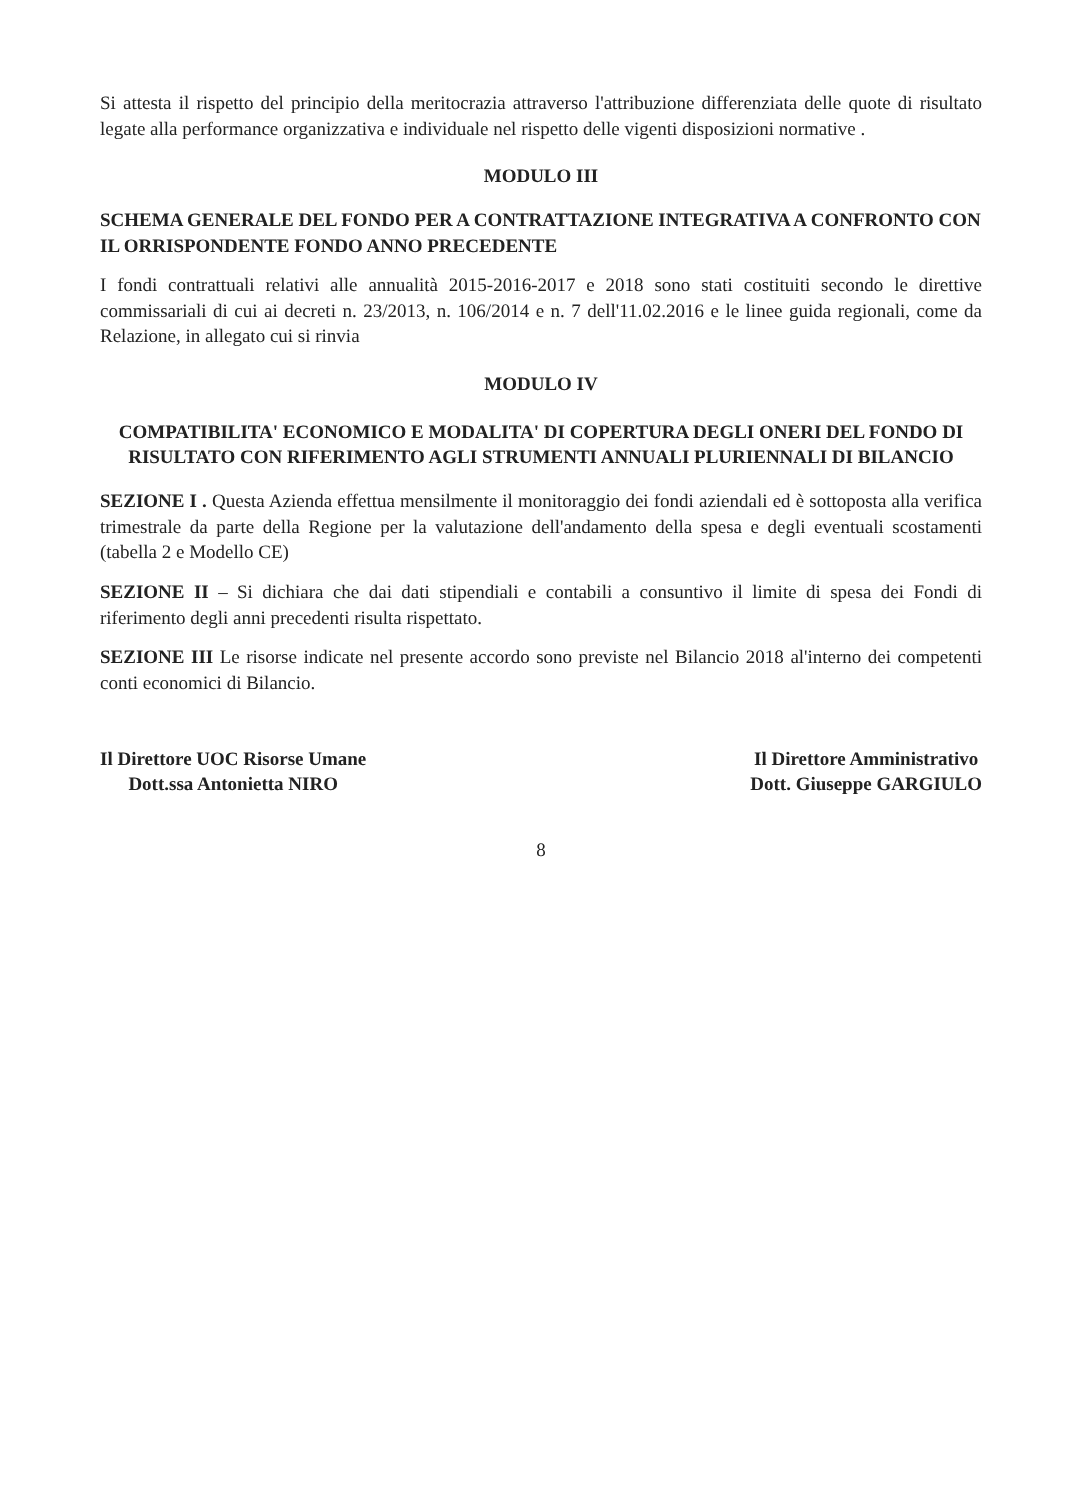Si attesta il rispetto del principio della meritocrazia attraverso l'attribuzione differenziata delle quote di risultato legate alla performance organizzativa e individuale nel rispetto delle vigenti disposizioni normative .
MODULO III
SCHEMA GENERALE DEL FONDO PER A CONTRATTAZIONE INTEGRATIVA A CONFRONTO CON IL ORRISPONDENTE FONDO ANNO PRECEDENTE
I fondi contrattuali relativi alle annualità 2015-2016-2017 e 2018 sono stati costituiti secondo le direttive commissariali di cui ai decreti n. 23/2013, n. 106/2014 e n. 7 dell'11.02.2016 e le linee guida regionali, come da Relazione, in allegato cui si rinvia
MODULO IV
COMPATIBILITA' ECONOMICO E MODALITA' DI COPERTURA DEGLI ONERI DEL FONDO DI RISULTATO CON RIFERIMENTO AGLI STRUMENTI ANNUALI PLURIENNALI DI BILANCIO
SEZIONE I . Questa Azienda effettua mensilmente il monitoraggio dei fondi aziendali ed è sottoposta alla verifica trimestrale da parte della Regione per la valutazione dell'andamento della spesa e degli eventuali scostamenti (tabella 2 e Modello CE)
SEZIONE II – Si dichiara che dai dati stipendiali e contabili a consuntivo il limite di spesa dei Fondi di riferimento degli anni precedenti risulta rispettato.
SEZIONE III Le risorse indicate nel presente accordo sono previste nel Bilancio 2018 al'interno dei competenti conti economici di Bilancio.
Il Direttore UOC Risorse Umane
Dott.ssa Antonietta NIRO
Il Direttore Amministrativo
Dott. Giuseppe GARGIULO
8